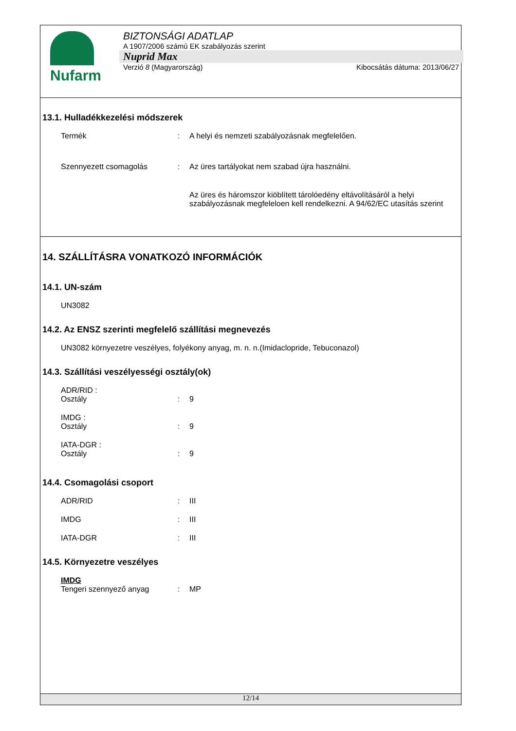Nufarm
BIZTONSÁGI ADATLAP
A 1907/2006 számú EK szabályozás szerint
Nuprid Max
Verzió 8 (Magyarország) Kibocsátás dátuma: 2013/06/27
13.1. Hulladékkezelési módszerek
Termék: A helyi és nemzeti szabályozásnak megfelelően.
Szennyezett csomagolás: Az üres tartályokat nem szabad újra használni.
Az üres és háromszor kiöblített tárolóedény eltávolításáról a helyi szabályozásnak megfeleloen kell rendelkezni. A 94/62/EC utasítás szerint
14. SZÁLLÍTÁSRA VONATKOZÓ INFORMÁCIÓK
14.1. UN-szám
UN3082
14.2. Az ENSZ szerinti megfelelő szállítási megnevezés
UN3082 környezetre veszélyes, folyékony anyag, m. n. n.(Imidaclopride, Tebuconazol)
14.3. Szállítási veszélyességi osztály(ok)
ADR/RID :
Osztály: 9
IMDG :
Osztály: 9
IATA-DGR :
Osztály: 9
14.4. Csomagolási csoport
ADR/RID: III
IMDG: III
IATA-DGR: III
14.5. Környezetre veszélyes
IMDG
Tengeri szennyező anyag: MP
12/14